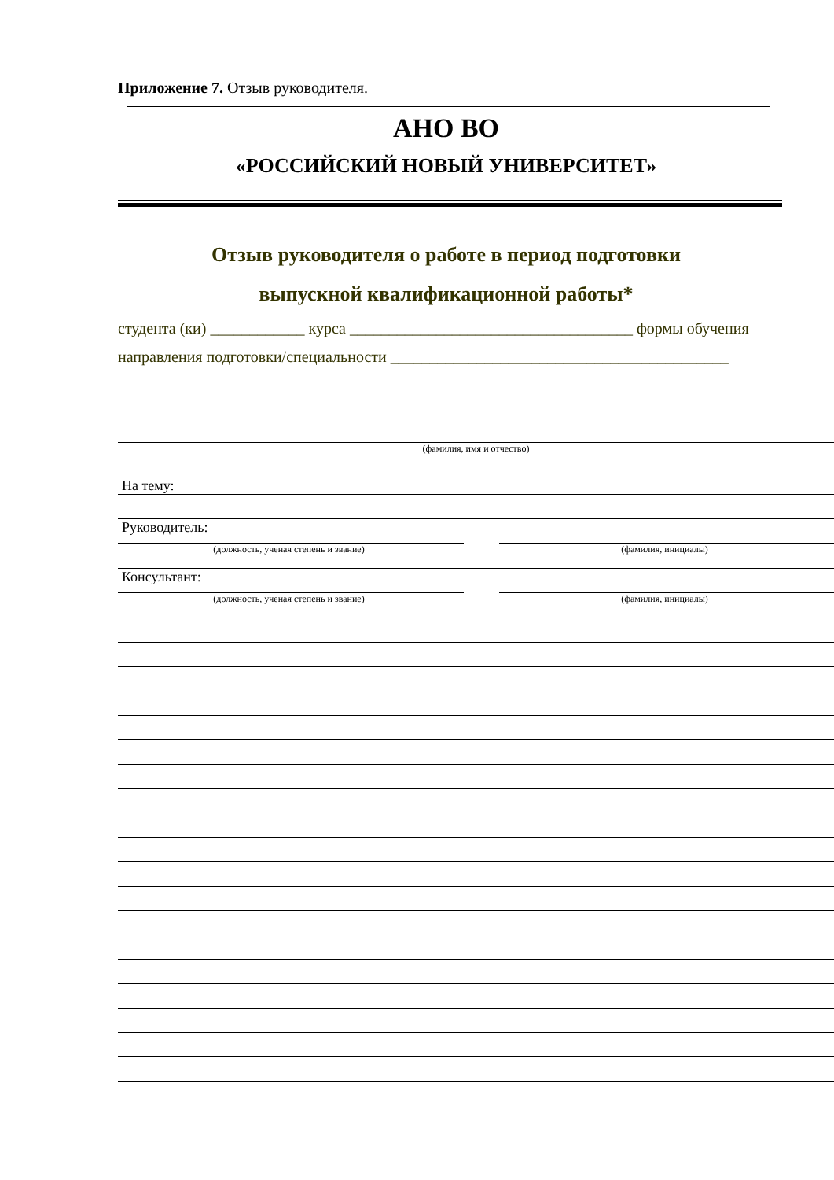Приложение 7. Отзыв руководителя.
АНО ВО
«РОССИЙСКИЙ НОВЫЙ УНИВЕРСИТЕТ»
Отзыв руководителя о работе в период подготовки
выпускной квалификационной работы*
студента (ки) ____________ курса ____________________________________ формы обучения
направления подготовки/специальности ___________________________________________
(фамилия, имя и отчество)
На тему:
Руководитель:
(должность, ученая степень и звание) (фамилия, инициалы)
Консультант:
(должность, ученая степень и звание) (фамилия, инициалы)